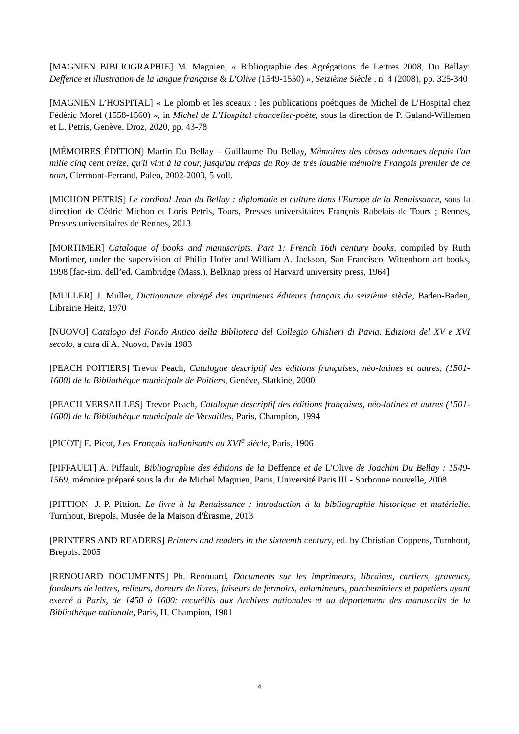[MAGNIEN BIBLIOGRAPHIE] M. Magnien, « Bibliographie des Agrégations de Lettres 2008, Du Bellay: Deffence et illustration de la langue française & L'Olive (1549-1550) », Seizième Siècle , n. 4 (2008), pp. 325-340
[MAGNIEN L’HOSPITAL] « Le plomb et les sceaux : les publications poétiques de Michel de L’Hospital chez Fédéric Morel (1558-1560) », in Michel de L’Hospital chancelier-poète, sous la direction de P. Galand-Willemen et L. Petris, Genève, Droz, 2020, pp. 43-78
[MÉMOIRES ÉDITION] Martin Du Bellay – Guillaume Du Bellay, Mémoires des choses advenues depuis l'an mille cinq cent treize, qu'il vint à la cour, jusqu'au trépas du Roy de très louable mémoire François premier de ce nom, Clermont-Ferrand, Paleo, 2002-2003, 5 voll.
[MICHON PETRIS] Le cardinal Jean du Bellay : diplomatie et culture dans l'Europe de la Renaissance, sous la direction de Cédric Michon et Loris Petris, Tours, Presses universitaires François Rabelais de Tours ; Rennes, Presses universitaires de Rennes, 2013
[MORTIMER] Catalogue of books and manuscripts. Part 1: French 16th century books, compiled by Ruth Mortimer, under the supervision of Philip Hofer and William A. Jackson, San Francisco, Wittenborn art books, 1998 [fac-sim. dell’ed. Cambridge (Mass.), Belknap press of Harvard university press, 1964]
[MULLER] J. Muller, Dictionnaire abrégé des imprimeurs éditeurs français du seizième siècle, Baden-Baden, Librairie Heitz, 1970
[NUOVO] Catalogo del Fondo Antico della Biblioteca del Collegio Ghislieri di Pavia. Edizioni del XV e XVI secolo, a cura di A. Nuovo, Pavia 1983
[PEACH POITIERS] Trevor Peach, Catalogue descriptif des éditions françaises, néo-latines et autres, (1501-1600) de la Bibliothèque municipale de Poitiers, Genève, Slatkine, 2000
[PEACH VERSAILLES] Trevor Peach, Catalogue descriptif des éditions françaises, néo-latines et autres (1501-1600) de la Bibliothèque municipale de Versailles, Paris, Champion, 1994
[PICOT] E. Picot, Les Français italianisants au XVI<sup>e</sup> siècle, Paris, 1906
[PIFFAULT] A. Piffault, Bibliographie des éditions de la Deffence et de L'Olive de Joachim Du Bellay : 1549-1569, mémoire préparé sous la dir. de Michel Magnien, Paris, Université Paris III - Sorbonne nouvelle, 2008
[PITTION] J.-P. Pittion, Le livre à la Renaissance : introduction à la bibliographie historique et matérielle, Turnhout, Brepols, Musée de la Maison d'Érasme, 2013
[PRINTERS AND READERS] Printers and readers in the sixteenth century, ed. by Christian Coppens, Turnhout, Brepols, 2005
[RENOUARD DOCUMENTS] Ph. Renouard, Documents sur les imprimeurs, libraires, cartiers, graveurs, fondeurs de lettres, relieurs, doreurs de livres, faiseurs de fermoirs, enlumineurs, parcheminiers et papetiers ayant exercé à Paris, de 1450 à 1600: recueillis aux Archives nationales et au département des manuscrits de la Bibliothèque nationale, Paris, H. Champion, 1901
4